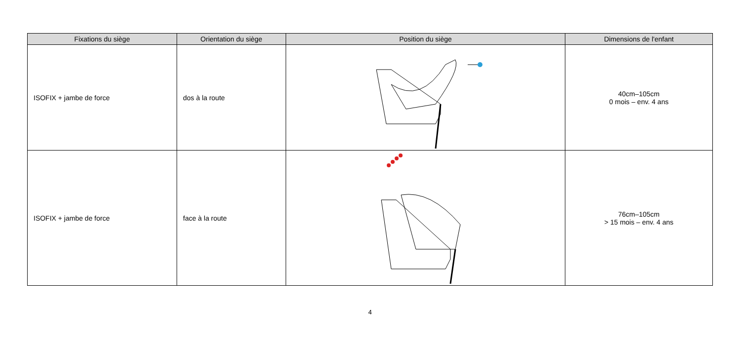| Fixations du siège | Orientation du siège | Position du siège | Dimensions de l'enfant |
| --- | --- | --- | --- |
| ISOFIX + jambe de force | dos à la route | | 40cm–105cm 0 mois – env. 4 ans |
| ISOFIX + jambe de force | face à la route | | 76cm–105cm > 15 mois – env. 4 ans |
4